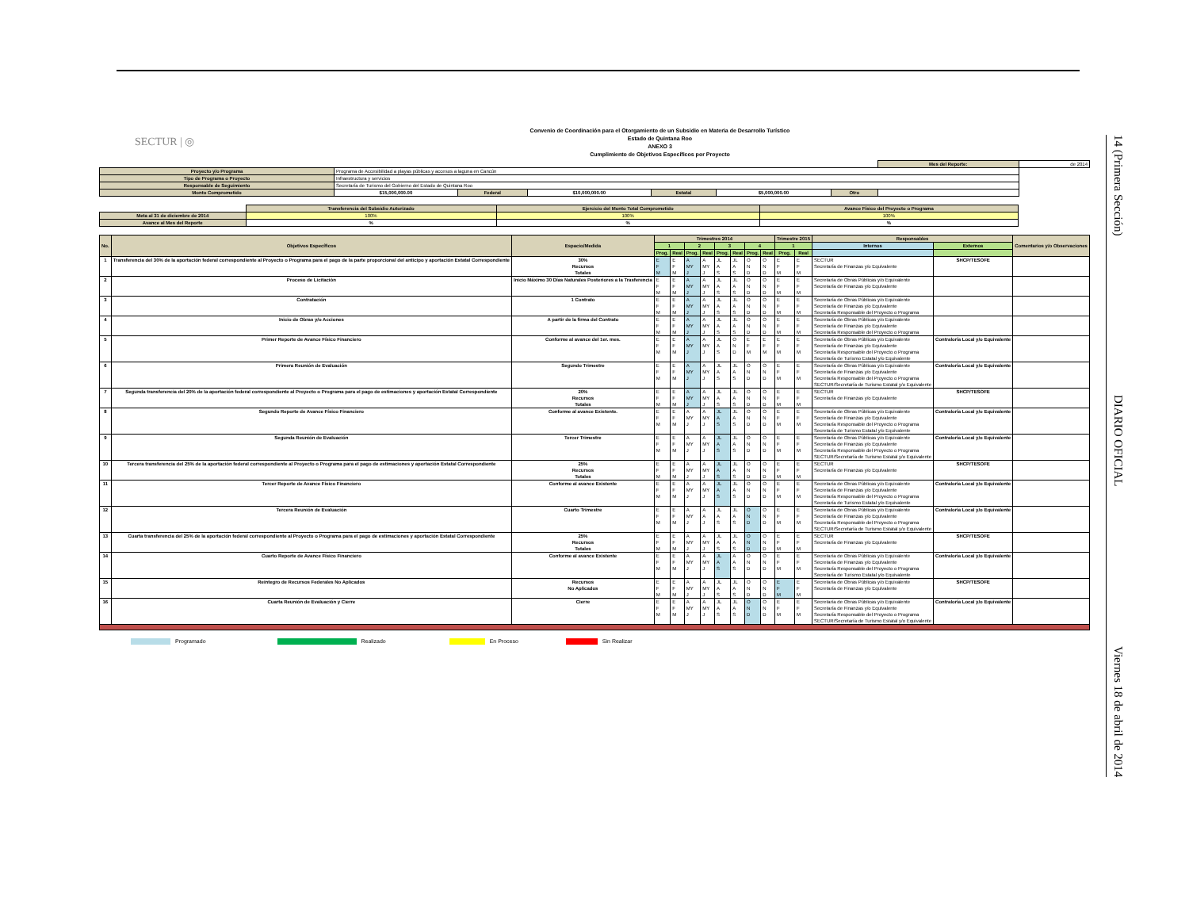SECTUR | ◎
Convenio de Coordinación para el Otorgamiento de un Subsidio en Materia de Desarrollo Turístico
Estado de Quintana Roo
ANEXO 3
Cumplimiento de Objetivos Específicos por Proyecto
| | | | | | | | Mes del Reporte: | de 2014 |
| Proyecto y/o Programa | Programa de Accesibilidad a playas públicas y accesos a laguna en Cancún | | | | | | | |
| Tipo de Programa o Proyecto | Infraestructura y servicios | | | | | | | |
| Responsable de Seguimiento | Secretaría de Turismo del Gobierno del Estado de Quintana Roo | | | | | | | |
| Monto Comprometido | $15,000,000.00 | Federal | $10,000,000.00 | Estatal | $5,000,000.00 | Otro | | |
| | Transferencia del Subsidio Autorizado | Ejercicio del Monto Total Comprometido | Avance Físico del Proyecto o Programa |
| Meta al 31 de diciembre de 2014 | 100% | 100% | 100% |
| Avance al Mes del Reporte | % | % | % |
| No. | Objetivos Específicos | Espacio/Medida | Trimestres 2014 | | | | | | | | Trimestre 2015 | | Responsables | | Comentarios y/o Observaciones |
| --- | --- | --- | --- | --- | --- | --- | --- | --- | --- | --- | --- | --- | --- | --- | --- |
| | | | 1 | | 2 | | 3 | | 4 | | 1 | | Internos | Externos | |
| | | | Prog. | Real | Prog. | Real | Prog. | Real | Prog. | Real | Prog. | Real | | | |
| 1 | Transferencia del 30% de la aportación federal correspondiente al Proyecto o Programa para el pago de la parte proporcional del anticipo y aportación Estatal Correspondiente | 30% Recursos Totales | E F M | E F M | A MY J | A MY J | JL A S | JL A S | O N D | O N D | E F M | E F M | SECTUR Secretaría de Finanzas y/o Equivalente | SHCP/TESOFE | |
| 2 | Proceso de Licitación | Inicio Máximo 30 Días Naturales Posteriores a la Trasferencia | E F M | E F M | A MY J | A MY J | JL A S | JL A S | O N D | O N D | E F M | E F M | Secretaría de Obras Públicas y/o Equivalente Secretaría de Finanzas y/o Equivalente | | |
| 3 | Contratación | 1 Contrato | E F M | E F M | A MY J | A MY J | JL A S | JL A S | O N D | O N D | E F M | E F M | Secretaría de Obras Públicas y/o Equivalente Secretaría de Finanzas y/o Equivalente Secretaría Responsable del Proyecto o Programa | | |
| 4 | Inicio de Obras y/o Acciones | A partir de la firma del Contrato | E F M | E F M | A MY J | A MY J | JL A S | JL A S | O N D | O N D | E F M | E F M | Secretaría de Obras Públicas y/o Equivalente Secretaría de Finanzas y/o Equivalente Secretaría Responsable del Proyecto o Programa | | |
| 5 | Primer Reporte de Avance Físico Financiero | Conforme al avance del 1er. mes. | E F M | E F M | A MY J | A MY J | JL A S | O N D | E F M | E F M | E F M | E F M | Secretaría de Obras Públicas y/o Equivalente Secretaría de Finanzas y/o Equivalente Secretaría Responsable del Proyecto o Programa Secretaría de Turismo Estatal y/o Equivalente | Contraloría Local y/o Equivalente | |
| 6 | Primera Reunión de Evaluación | Segundo Trimestre | E F M | E F M | A MY J | A MY J | JL A S | JL A S | O N D | O N D | E F M | E F M | Secretaría de Obras Públicas y/o Equivalente Secretaría de Finanzas y/o Equivalente Secretaría Responsable del Proyecto o Programa SECTUR/Secretaría de Turismo Estatal y/o Equivalente | Contraloría Local y/o Equivalente | |
| 7 | Segunda transferencia del 20% de la aportación federal correspondiente al Proyecto o Programa para el pago de estimaciones y aportación Estatal Correspondiente | 20% Recursos Totales | E F M | E F M | A MY J | A MY J | JL A S | JL A S | O N D | O N D | E F M | E F M | SECTUR Secretaría de Finanzas y/o Equivalente | SHCP/TESOFE | |
| 8 | Segundo Reporte de Avance Físico Financiero | Conforme al avance Existente. | E F M | E F M | A MY J | A MY J | JL A S | JL A S | O N D | O N D | E F M | E F M | Secretaría de Obras Públicas y/o Equivalente Secretaría de Finanzas y/o Equivalente Secretaría Responsable del Proyecto o Programa Secretaría de Turismo Estatal y/o Equivalente | Contraloría Local y/o Equivalente | |
| 9 | Segunda Reunión de Evaluación | Tercer Trimestre | E F M | E F M | A MY J | A MY J | JL A S | JL A S | O N D | O N D | E F M | E F M | Secretaría de Obras Públicas y/o Equivalente Secretaría de Finanzas y/o Equivalente Secretaría Responsable del Proyecto o Programa SECTUR/Secretaría de Turismo Estatal y/o Equivalente | Contraloría Local y/o Equivalente | |
| 10 | Tercera transferencia del 25% de la aportación federal correspondiente al Proyecto o Programa para el pago de estimaciones y aportación Estatal Correspondiente | 25% Recursos Totales | E F M | E F M | A MY J | A MY J | JL A S | JL A S | O N D | O N D | E F M | E F M | SECTUR Secretaría de Finanzas y/o Equivalente | SHCP/TESOFE | |
| 11 | Tercer Reporte de Avance Físico Financiero | Conforme al avance Existente | E F M | E F M | A MY J | A MY J | JL A S | JL A S | O N D | O N D | E F M | E F M | Secretaría de Obras Públicas y/o Equivalente Secretaría de Finanzas y/o Equivalente Secretaría Responsable del Proyecto o Programa Secretaría de Turismo Estatal y/o Equivalente | Contraloría Local y/o Equivalente | |
| 12 | Tercera Reunión de Evaluación | Cuarto Trimestre | E F M | E F M | A MY J | A A J | JL A S | JL A S | O N D | O N D | E F M | E F M | Secretaría de Obras Públicas y/o Equivalente Secretaría de Finanzas y/o Equivalente Secretaría Responsable del Proyecto o Programa SECTUR/Secretaría de Turismo Estatal y/o Equivalente | Contraloría Local y/o Equivalente | |
| 13 | Cuarta transferencia del 25% de la aportación federal correspondiente al Proyecto o Programa para el pago de estimaciones y aportación Estatal Correspondiente | 25% Recursos Totales | E F M | E F M | A MY J | A MY J | JL A S | JL A S | O N D | O N D | E F M | E F M | SECTUR Secretaría de Finanzas y/o Equivalente | SHCP/TESOFE | |
| 14 | Cuarto Reporte de Avance Físico Financiero | Conforme al avance Existente | E F M | E F M | A MY J | A MY J | JL A S | A A S | O N D | O N D | E F M | E F M | Secretaría de Obras Públicas y/o Equivalente Secretaría de Finanzas y/o Equivalente Secretaría Responsable del Proyecto o Programa Secretaría de Turismo Estatal y/o Equivalente | Contraloría Local y/o Equivalente | |
| 15 | Reintegro de Recursos Federales No Aplicados | Recursos No Aplicados | E F M | E F M | A MY J | A MY J | JL A S | JL A S | O N D | O N D | E F M | E F M | Secretaría de Obras Públicas y/o Equivalente Secretaría de Finanzas y/o Equivalente | SHCP/TESOFE | |
| 16 | Cuarta Reunión de Evaluación y Cierre | Cierre | E F M | E F M | A MY J | A MY J | JL A S | JL A S | O N D | O N D | E F M | E F M | Secretaría de Obras Públicas y/o Equivalente Secretaría de Finanzas y/o Equivalente Secretaría Responsable del Proyecto o Programa SECTUR/Secretaría de Turismo Estatal y/o Equivalente | Contraloría Local y/o Equivalente | |
Programado Realizado En Proceso Sin Realizar
14 (Primera Sección) DIARIO OFICIAL Viernes 18 de abril de 2014